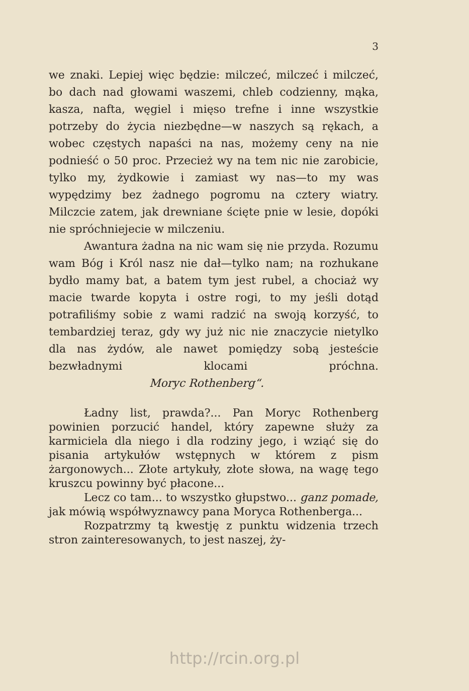3
we znaki. Lepiej więc będzie: milczeć, milczeć i milczeć, bo dach nad głowami waszemi, chleb codzienny, mąka, kasza, nafta, węgiel i mięso trefne i inne wszystkie potrzeby do życia niezbędne—w naszych są rękach, a wobec częstych napaści na nas, możemy ceny na nie podnieść o 50 proc. Przecież wy na tem nic nie zarobicie, tylko my, żydkowie i zamiast wy nas—to my was wypędzimy bez żadnego pogromu na cztery wiatry. Milczcie zatem, jak drewniane ścięte pnie w lesie, dopóki nie spróchniejecie w milczeniu.
Awantura żadna na nic wam się nie przyda. Rozumu wam Bóg i Król nasz nie dał—tylko nam; na rozhukane bydło mamy bat, a batem tym jest rubel, a chociaż wy macie twarde kopyta i ostre rogi, to my jeśli dotąd potrafiliśmy sobie z wami radzić na swoją korzyść, to tembardziej teraz, gdy wy już nic nie znaczycie nietylko dla nas żydów, ale nawet pomiędzy sobą jesteście bezwładnymi klocami próchna. Moryc Rothenberg“.
Ładny list, prawda?... Pan Moryc Rothenberg powinien porzucić handel, który zapewne służy za karmiciela dla niego i dla rodziny jego, i wziąć się do pisania artykułów wstępnych w którem z pism żargonowych... Złote artykuły, złote słowa, na wagę tego kruszcu powinny być płacone...
Lecz co tam... to wszystko głupstwo... ganz pomade, jak mówią współwyznawcy pana Moryca Rothenberga...
Rozpatrzmy tą kwestję z punktu widzenia trzech stron zainteresowanych, to jest naszej, ży-
http://rcin.org.pl